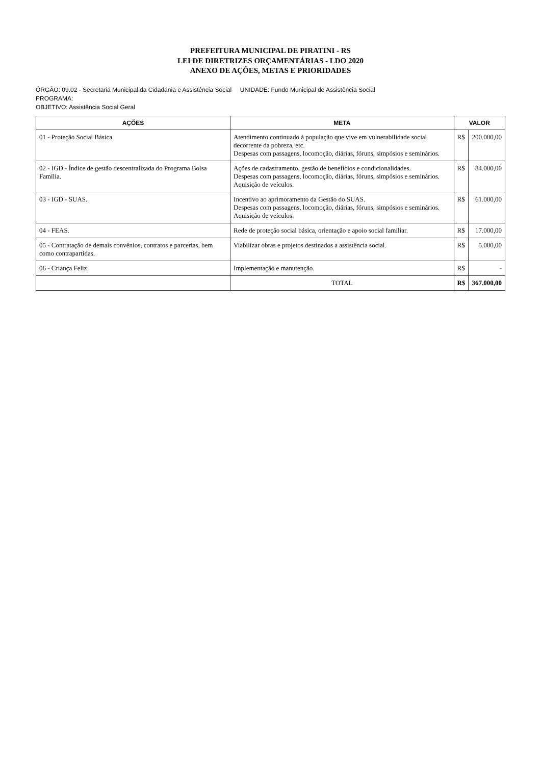PREFEITURA MUNICIPAL DE PIRATINI - RS
LEI DE DIRETRIZES ORÇAMENTÁRIAS - LDO 2020
ANEXO DE AÇÕES, METAS E PRIORIDADES
ÓRGÃO: 09.02 - Secretaria Municipal da Cidadania e Assistência Social UNIDADE: Fundo Municipal de Assistência Social
PROGRAMA:
OBJETIVO: Assistência Social Geral
| AÇÕES | META | VALOR | |
| --- | --- | --- | --- |
| 01 - Proteção Social Básica. | Atendimento continuado à população que vive em vulnerabilidade social decorrente da pobreza, etc. Despesas com passagens, locomoção, diárias, fóruns, simpósios e seminários. | R$ | 200.000,00 |
| 02 - IGD - Índice de gestão descentralizada do Programa Bolsa Família. | Ações de cadastramento, gestão de benefícios e condicionalidades. Despesas com passagens, locomoção, diárias, fóruns, simpósios e seminários. Aquisição de veículos. | R$ | 84.000,00 |
| 03 - IGD - SUAS. | Incentivo ao aprimoramento da Gestão do SUAS. Despesas com passagens, locomoção, diárias, fóruns, simpósios e seminários. Aquisição de veículos. | R$ | 61.000,00 |
| 04 - FEAS. | Rede de proteção social básica, orientação e apoio social familiar. | R$ | 17.000,00 |
| 05 - Contratação de demais convênios, contratos e parcerias, bem como contrapartidas. | Viabilizar obras e projetos destinados a assistência social. | R$ | 5.000,00 |
| 06 - Criança Feliz. | Implementação e manutenção. | R$ | - |
| | TOTAL | R$ | 367.000,00 |